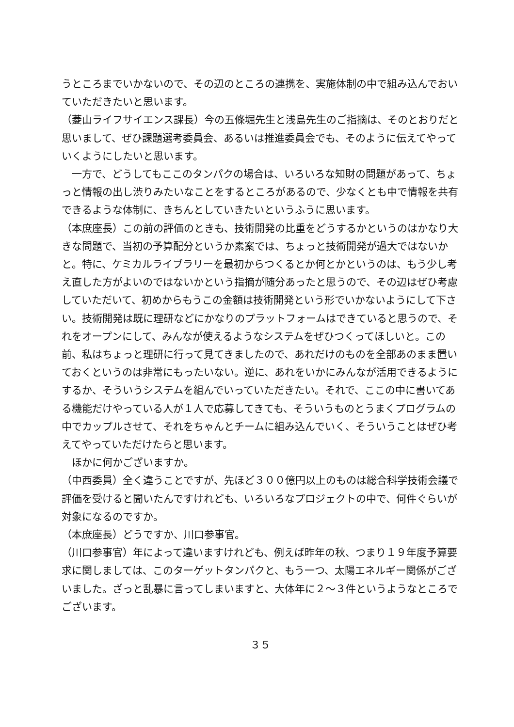うところまでいかないので、その辺のところの連携を、実施体制の中で組み込んでおいていただきたいと思います。
（菱山ライフサイエンス課長）今の五條堀先生と浅島先生のご指摘は、そのとおりだと思いまして、ぜひ課題選考委員会、あるいは推進委員会でも、そのように伝えてやっていくようにしたいと思います。
　一方で、どうしてもここのタンパクの場合は、いろいろな知財の問題があって、ちょっと情報の出し渋りみたいなことをするところがあるので、少なくとも中で情報を共有できるような体制に、きちんとしていきたいというふうに思います。
（本庶座長）この前の評価のときも、技術開発の比重をどうするかというのはかなり大きな問題で、当初の予算配分というか素案では、ちょっと技術開発が過大ではないかと。特に、ケミカルライブラリーを最初からつくるとか何とかというのは、もう少し考え直した方がよいのではないかという指摘が随分あったと思うので、その辺はぜひ考慮していただいて、初めからもうこの金額は技術開発という形でいかないようにして下さい。技術開発は既に理研などにかなりのプラットフォームはできていると思うので、それをオープンにして、みんなが使えるようなシステムをぜひつくってほしいと。この前、私はちょっと理研に行って見てきましたので、あれだけのものを全部あのまま置いておくというのは非常にもったいない。逆に、あれをいかにみんなが活用できるようにするか、そういうシステムを組んでいっていただきたい。それで、ここの中に書いてある機能だけやっている人が１人で応募してきても、そういうものとうまくプログラムの中でカップルさせて、それをちゃんとチームに組み込んでいく、そういうことはぜひ考えてやっていただけたらと思います。
　ほかに何かございますか。
（中西委員）全く違うことですが、先ほど３００億円以上のものは総合科学技術会議で評価を受けると聞いたんですけれども、いろいろなプロジェクトの中で、何件ぐらいが対象になるのですか。
（本庶座長）どうですか、川口参事官。
（川口参事官）年によって違いますけれども、例えば昨年の秋、つまり１９年度予算要求に関しましては、このターゲットタンパクと、もう一つ、太陽エネルギー関係がございました。ざっと乱暴に言ってしまいますと、大体年に２～３件というようなところでございます。
３５